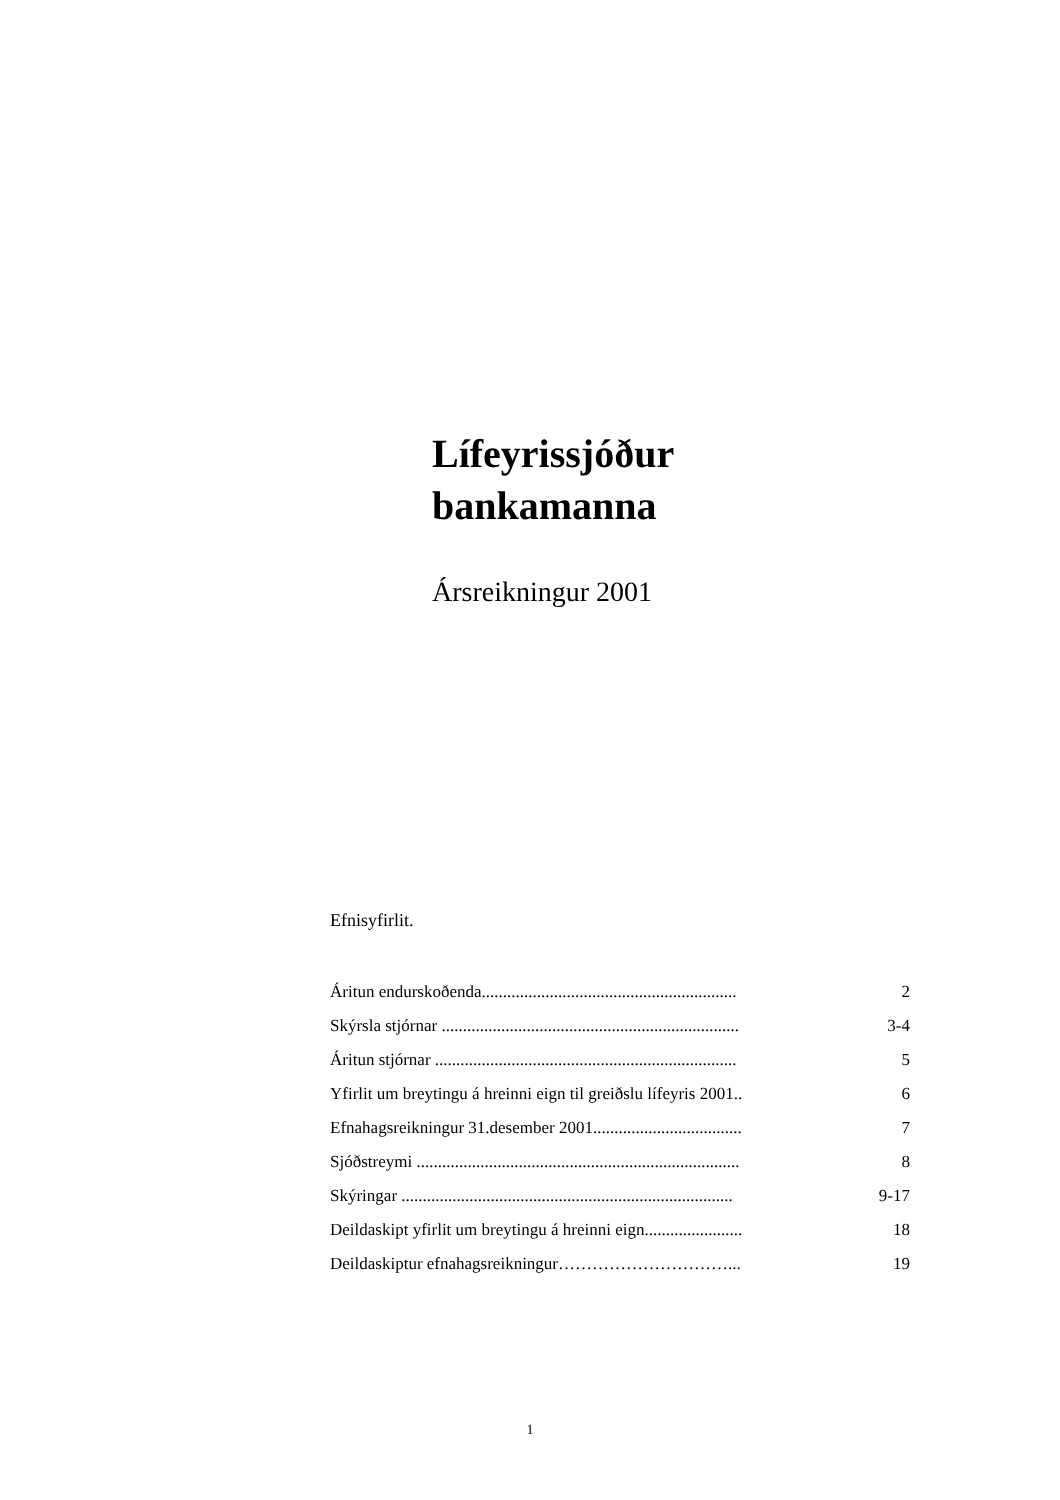Lífeyrissjóður
bankamanna
Ársreikningur 2001
Efnisyfirlit.
| Áritun endurskoðenda............................................................ | 2 |
| Skýrsla stjórnar ...................................................................... | 3-4 |
| Áritun stjórnar ....................................................................... | 5 |
| Yfirlit um breytingu á hreinni eign til greiðslu lífeyris 2001.. | 6 |
| Efnahagsreikningur 31.desember 2001................................... | 7 |
| Sjóðstreymi ............................................................................ | 8 |
| Skýringar .............................................................................. | 9-17 |
| Deildaskipt yfirlit um breytingu á hreinni eign....................... | 18 |
| Deildaskiptur efnahagsreikningur…………………………... | 19 |
1